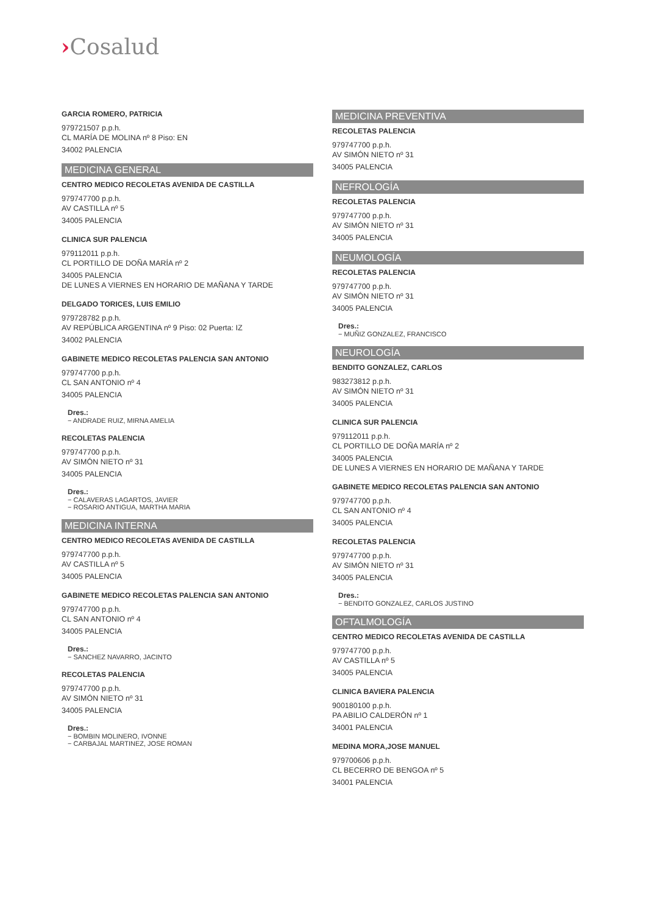›Cosalud
GARCIA ROMERO, PATRICIA
979721507 p.p.h.
CL MARÍA DE MOLINA nº 8 Piso: EN
34002 PALENCIA
MEDICINA GENERAL
CENTRO MEDICO RECOLETAS AVENIDA DE CASTILLA
979747700 p.p.h.
AV CASTILLA nº 5
34005 PALENCIA
CLINICA SUR PALENCIA
979112011 p.p.h.
CL PORTILLO DE DOÑA MARÍA nº 2
34005 PALENCIA
DE LUNES A VIERNES EN HORARIO DE MAÑANA Y TARDE
DELGADO TORICES, LUIS EMILIO
979728782 p.p.h.
AV REPÚBLICA ARGENTINA nº 9 Piso: 02 Puerta: IZ
34002 PALENCIA
GABINETE MEDICO RECOLETAS PALENCIA SAN ANTONIO
979747700 p.p.h.
CL SAN ANTONIO nº 4
34005 PALENCIA
Dres.:
− ANDRADE RUIZ, MIRNA AMELIA
RECOLETAS PALENCIA
979747700 p.p.h.
AV SIMÓN NIETO nº 31
34005 PALENCIA
Dres.:
− CALAVERAS LAGARTOS, JAVIER
− ROSARIO ANTIGUA, MARTHA MARIA
MEDICINA INTERNA
CENTRO MEDICO RECOLETAS AVENIDA DE CASTILLA
979747700 p.p.h.
AV CASTILLA nº 5
34005 PALENCIA
GABINETE MEDICO RECOLETAS PALENCIA SAN ANTONIO
979747700 p.p.h.
CL SAN ANTONIO nº 4
34005 PALENCIA
Dres.:
− SANCHEZ NAVARRO, JACINTO
RECOLETAS PALENCIA
979747700 p.p.h.
AV SIMÓN NIETO nº 31
34005 PALENCIA
Dres.:
− BOMBIN MOLINERO, IVONNE
− CARBAJAL MARTINEZ, JOSE ROMAN
MEDICINA PREVENTIVA
RECOLETAS PALENCIA
979747700 p.p.h.
AV SIMÓN NIETO nº 31
34005 PALENCIA
NEFROLOGÍA
RECOLETAS PALENCIA
979747700 p.p.h.
AV SIMÓN NIETO nº 31
34005 PALENCIA
NEUMOLOGÍA
RECOLETAS PALENCIA
979747700 p.p.h.
AV SIMÓN NIETO nº 31
34005 PALENCIA
Dres.:
− MUÑIZ GONZALEZ, FRANCISCO
NEUROLOGÍA
BENDITO GONZALEZ, CARLOS
983273812 p.p.h.
AV SIMÓN NIETO nº 31
34005 PALENCIA
CLINICA SUR PALENCIA
979112011 p.p.h.
CL PORTILLO DE DOÑA MARÍA nº 2
34005 PALENCIA
DE LUNES A VIERNES EN HORARIO DE MAÑANA Y TARDE
GABINETE MEDICO RECOLETAS PALENCIA SAN ANTONIO
979747700 p.p.h.
CL SAN ANTONIO nº 4
34005 PALENCIA
RECOLETAS PALENCIA
979747700 p.p.h.
AV SIMÓN NIETO nº 31
34005 PALENCIA
Dres.:
− BENDITO GONZALEZ, CARLOS JUSTINO
OFTALMOLOGÍA
CENTRO MEDICO RECOLETAS AVENIDA DE CASTILLA
979747700 p.p.h.
AV CASTILLA nº 5
34005 PALENCIA
CLINICA BAVIERA PALENCIA
900180100 p.p.h.
PA ABILIO CALDERÓN nº 1
34001 PALENCIA
MEDINA MORA,JOSE MANUEL
979700606 p.p.h.
CL BECERRO DE BENGOA nº 5
34001 PALENCIA